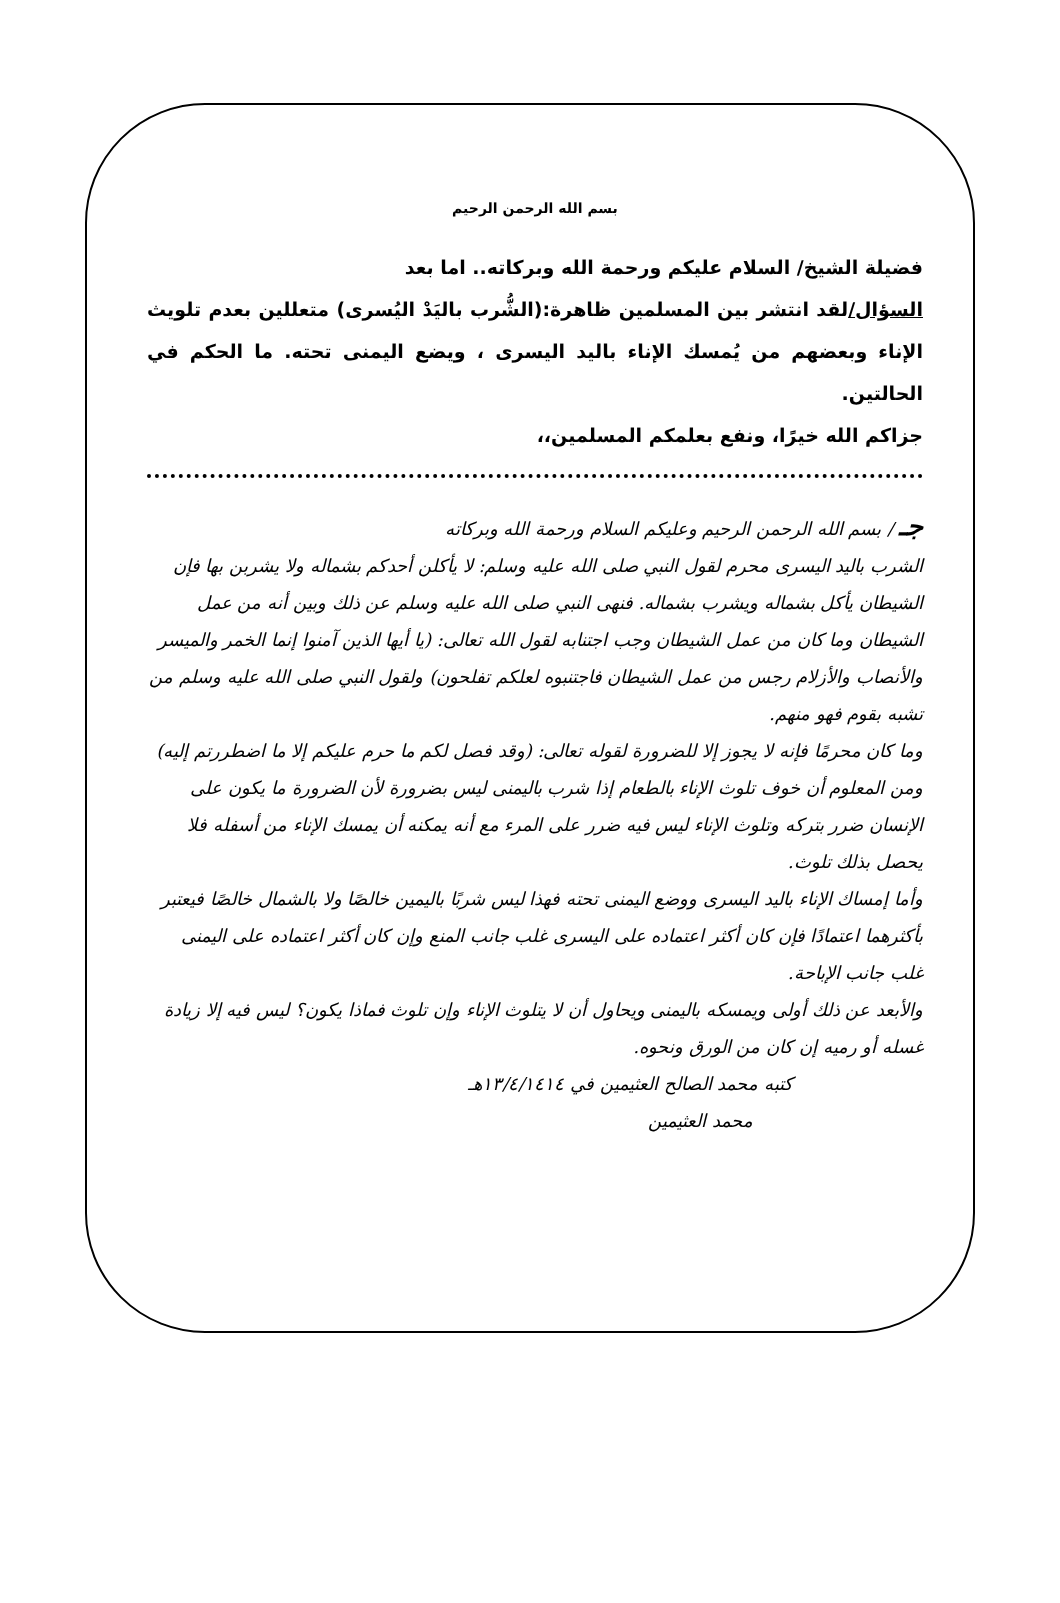بسم الله الرحمن الرحيم
فضيلة الشيخ/ السلام عليكم ورحمة الله وبركاته.. اما بعد
السؤال/لقد انتشر بين المسلمين ظاهرة:(الشُّرب باليَدْ اليُسرى) متعللين بعدم تلويث الإناء وبعضهم من يُمسك الإناء باليد اليسرى ، ويضع اليمنى تحته. ما الحكم في الحالتين.
جزاكم الله خيرًا، ونفع بعلمكم المسلمين،،
جـ / بسم الله الرحمن الرحيم وعليكم السلام ورحمة الله وبركاته
الشرب باليد اليسرى محرم لقول النبي صلى الله عليه وسلم: لا يأكلن أحدكم بشماله ولا يشربن بها فإن الشيطان يأكل بشماله ويشرب بشماله. فنهى النبي صلى الله عليه وسلم عن ذلك وبين أنه من عمل الشيطان وما كان من عمل الشيطان وجب اجتنابه لقول الله تعالى: (يا أيها الذين آمنوا إنما الخمر والميسر والأنصاب والأزلام رجس من عمل الشيطان فاجتنبوه لعلكم تفلحون) ولقول النبي صلى الله عليه وسلم من تشبه بقوم فهو منهم.
وما كان محرمًا فإنه لا يجوز إلا للضرورة لقوله تعالى: (وقد فصل لكم ما حرم عليكم إلا ما اضطررتم إليه) ومن المعلوم أن خوف تلوث الإناء بالطعام إذا شرب باليمنى ليس بضرورة لأن الضرورة ما يكون على الإنسان ضرر بتركه وتلوث الإناء ليس فيه ضرر على المرء مع أنه يمكنه أن يمسك الإناء من أسفله فلا يحصل بذلك تلوث.
وأما إمساك الإناء باليد اليسرى ووضع اليمنى تحته فهذا ليس شربًا باليمين خالصًا ولا بالشمال خالصًا فيعتبر بأكثرهما اعتمادًا فإن كان أكثر اعتماده على اليسرى غلب جانب المنع وإن كان أكثر اعتماده على اليمنى غلب جانب الإباحة.
والأبعد عن ذلك أولى ويمسكه باليمنى ويحاول أن لا يتلوث الإناء وإن تلوث فماذا يكون؟ ليس فيه إلا زيادة غسله أو رميه إن كان من الورق ونحوه.
كتبه محمد الصالح العثيمين في ١٣/٤/١٤١٤هـ
محمد العثيمين